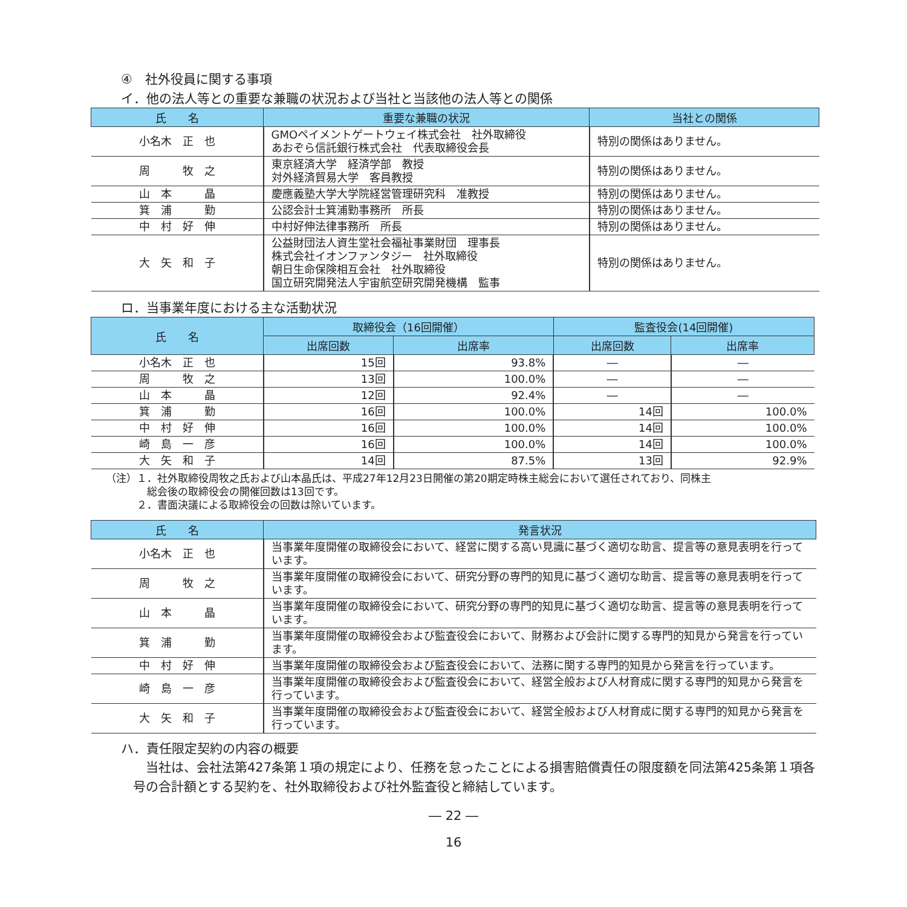④　社外役員に関する事項
イ．他の法人等との重要な兼職の状況および当社と当該他の法人等との関係
| 氏 名 | 重要な兼職の状況 | 当社との関係 |
| --- | --- | --- |
| 小名木 正 也 | GMOペイメントゲートウェイ株式会社 社外取締役 あおぞら信託銀行株式会社 代表取締役会長 | 特別の関係はありません。 |
| 周 牧 之 | 東京経済大学 経済学部 教授 対外経済貿易大学 客員教授 | 特別の関係はありません。 |
| 山 本 晶 | 慶應義塾大学大学院経営管理研究科 准教授 | 特別の関係はありません。 |
| 箕 浦 勤 | 公認会計士箕浦勤事務所 所長 | 特別の関係はありません。 |
| 中 村 好 伸 | 中村好伸法律事務所 所長 | 特別の関係はありません。 |
| 大 矢 和 子 | 公益財団法人資生堂社会福祉事業財団 理事長 株式会社イオンファンタジー 社外取締役 朝日生命保険相互会社 社外取締役 国立研究開発法人宇宙航空研究開発機構 監事 | 特別の関係はありません。 |
ロ．当事業年度における主な活動状況
| 氏 名 | 取締役会（16回開催） | | 監査役会(14回開催) | |
| --- | --- | --- | --- | --- |
| | 出席回数 | 出席率 | 出席回数 | 出席率 |
| 小名木 正 也 | 15回 | 93.8% | ― | ― |
| 周 牧 之 | 13回 | 100.0% | ― | ― |
| 山 本 晶 | 12回 | 92.4% | ― | ― |
| 箕 浦 勤 | 16回 | 100.0% | 14回 | 100.0% |
| 中 村 好 伸 | 16回 | 100.0% | 14回 | 100.0% |
| 崎 島 一 彦 | 16回 | 100.0% | 14回 | 100.0% |
| 大 矢 和 子 | 14回 | 87.5% | 13回 | 92.9% |
（注）１．社外取締役周牧之氏および山本晶氏は、平成27年12月23日開催の第20期定時株主総会において選任されており、同株主
　　　　総会後の取締役会の開催回数は13回です。
　　　２．書面決議による取締役会の回数は除いています。
| 氏 名 | 発言状況 |
| --- | --- |
| 小名木 正 也 | 当事業年度開催の取締役会において、経営に関する高い見識に基づく適切な助言、提言等の意見表明を行っています。 |
| 周 牧 之 | 当事業年度開催の取締役会において、研究分野の専門的知見に基づく適切な助言、提言等の意見表明を行っています。 |
| 山 本 晶 | 当事業年度開催の取締役会において、研究分野の専門的知見に基づく適切な助言、提言等の意見表明を行っています。 |
| 箕 浦 勤 | 当事業年度開催の取締役会および監査役会において、財務および会計に関する専門的知見から発言を行っています。 |
| 中 村 好 伸 | 当事業年度開催の取締役会および監査役会において、法務に関する専門的知見から発言を行っています。 |
| 崎 島 一 彦 | 当事業年度開催の取締役会および監査役会において、経営全般および人材育成に関する専門的知見から発言を行っています。 |
| 大 矢 和 子 | 当事業年度開催の取締役会および監査役会において、経営全般および人材育成に関する専門的知見から発言を行っています。 |
ハ．責任限定契約の内容の概要
　当社は、会社法第427条第１項の規定により、任務を怠ったことによる損害賠償責任の限度額を同法第425条第１項各号の合計額とする契約を、社外取締役および社外監査役と締結しています。
― 22 ―
16